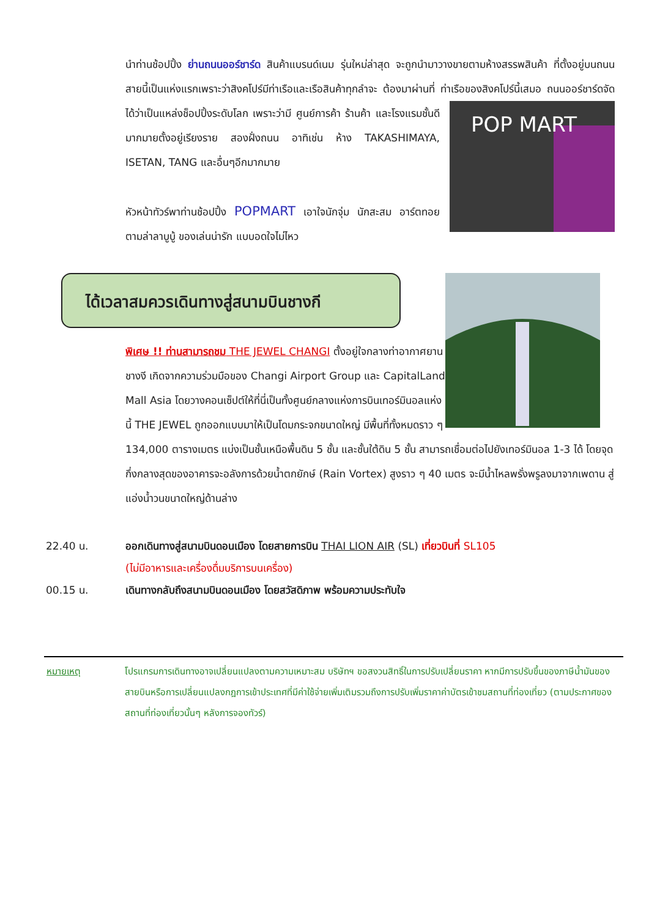นำท่านช้อปปิ้ง ย่านถนนออร์ชาร์ด สินค้าแบรนด์เนม รุ่นใหม่ล่าสุด จะถูกนำมาวางขายตามห้างสรรพสินค้า ที่ตั้งอยู่บนถนนสายนี้เป็นแห่งแรกเพราะว่าสิงคโปร์มีท่าเรือและเรือสินค้าทุกลำจะ ต้องมาผ่านที่ ท่าเรือของสิงคโปร์นี้เสมอ ถนนออร์ชาร์ดจัดได้ว่าเป็นแหล่งช็อปปิ้งระดับโลก เพราะว่ามี
POP MART
ศูนย์การค้า ร้านค้า และโรงแรมชั้นดีมากมายตั้งอยู่เรียงราย สองฝั่งถนน อาทิเช่น ห้าง TAKASHIMAYA, ISETAN, TANG และอื่นๆอีกมากมาย
หัวหน้าทัวร์พาท่านช้อปปิ้ง POPMART เอาใจนักจุ่ม นักสะสม อาร์ตทอย ตามล่าลาบูบู้ ของเล่นน่ารัก แบบอดใจไม่ไหว
ได้เวลาสมควรเดินทางสู่สนามบินชางกี
พิเศษ !! ท่านสามารถชม THE JEWEL CHANGI ตั้งอยู่ใจกลางท่าอากาศยานชางงี เกิดจากความร่วมมือของ Changi Airport Group และ CapitalLand Mall Asia โดยวางคอนเซ็ปต์ให้ที่นี่เป็นทั้งศูนย์กลางแห่งการบินเทอร์มินอลแห่งนี้ THE JEWEL ถูกออกแบบมาให้เป็นโดมกระจกขนาดใหญ่ มีพื้นที่ทั้งหมดราว ๆ 134,000 ตารางเมตร แบ่งเป็นชั้นเหนือพื้นดิน 5 ชั้น และชั้นใต้ดิน 5 ชั้น สามารถเชื่อมต่อไปยังเทอร์มินอล 1-3 ได้ โดยจุดกึ่งกลางสุดของอาคารจะอลังการด้วยน้ำตกยักษ์ (Rain Vortex) สูงราว ๆ 40 เมตร จะมีน้ำไหลพรั่งพรูลงมาจากเพดาน สู่แอ่งน้ำวนขนาดใหญ่ด้านล่าง
22.40 น. ออกเดินทางสู่สนามบินดอนเมือง โดยสายการบิน THAI LION AIR (SL) เที่ยวบินที่ SL105
(ไม่มีอาหารและเครื่องดื่มบริการบนเครื่อง)
00.15 น. เดินทางกลับถึงสนามบินดอนเมือง โดยสวัสดิภาพ พร้อมความประทับใจ
หมายเหตุ โปรแกรมการเดินทางอาจเปลี่ยนแปลงตามความเหมาะสม บริษัทฯ ขอสงวนสิทธิ์ในการปรับเปลี่ยนราคา หากมีการปรับขึ้นของภาษีน้ำมันของสายบินหรือการเปลี่ยนแปลงกฎการเข้าประเทศที่มีค่าใช้จ่ายเพิ่มเติมรวมถึงการปรับเพิ่มราคาค่าบัตรเข้าชมสถานที่ท่องเที่ยว (ตามประกาศของสถานที่ท่องเที่ยวนั้นๆ หลังการจองทัวร์)